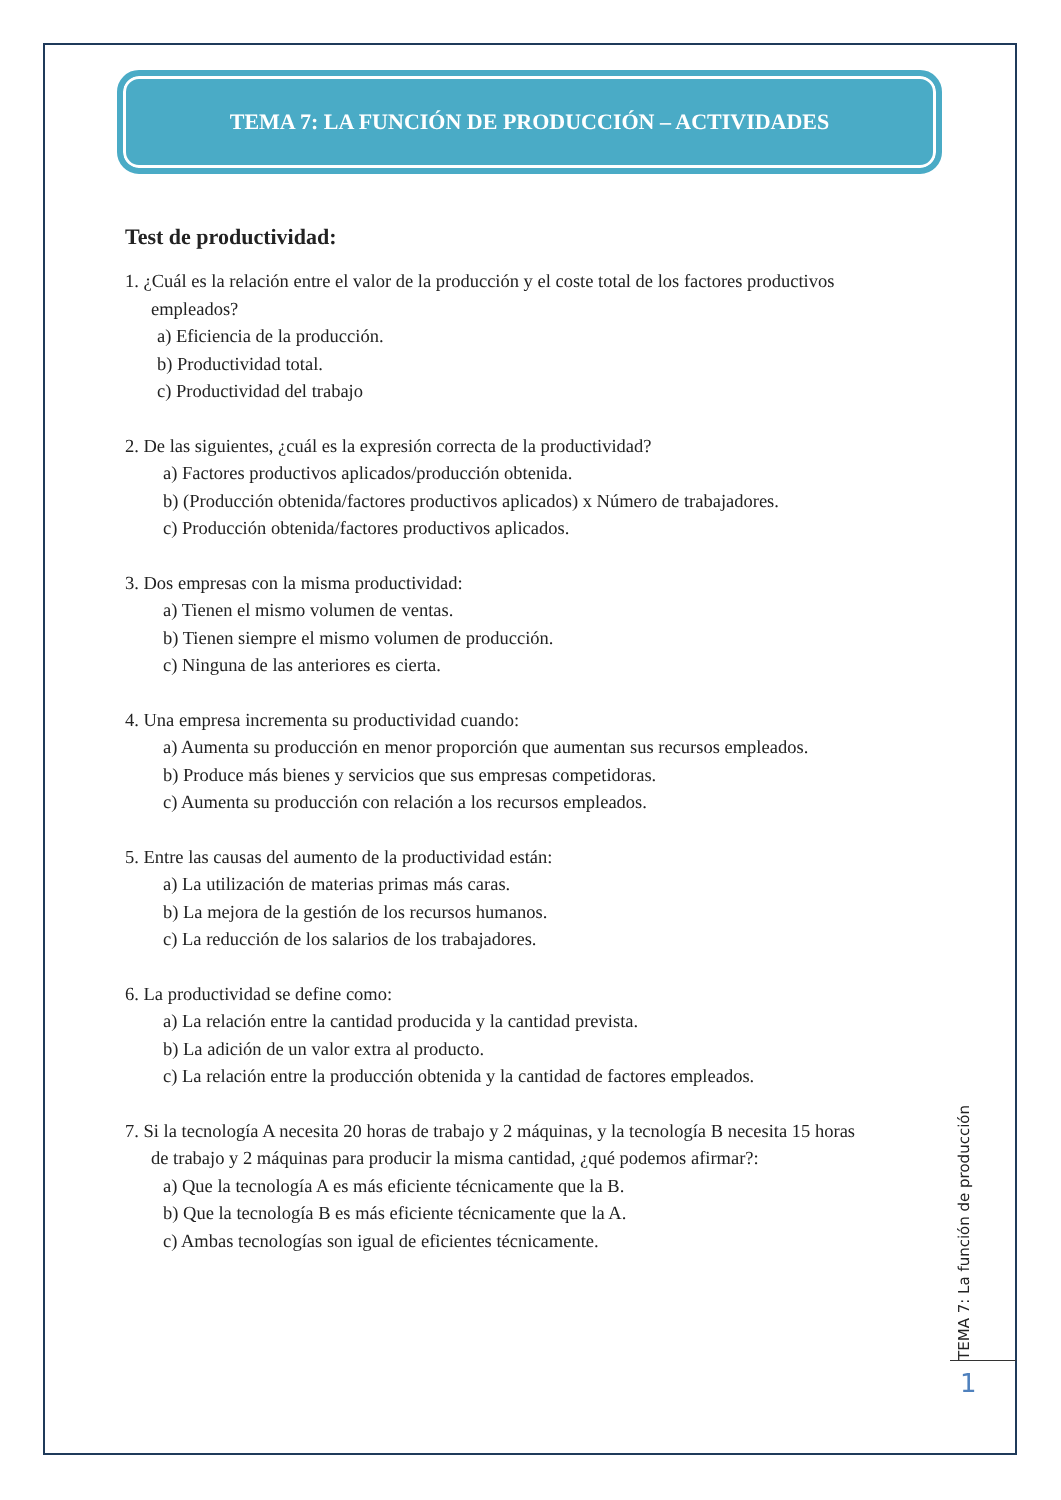TEMA 7: LA FUNCIÓN DE PRODUCCIÓN – ACTIVIDADES
Test de productividad:
1. ¿Cuál es la relación entre el valor de la producción y el coste total de los factores productivos
empleados?
a) Eficiencia de la producción.
b) Productividad total.
c) Productividad del trabajo
2. De las siguientes, ¿cuál es la expresión correcta de la productividad?
a) Factores productivos aplicados/producción obtenida.
b) (Producción obtenida/factores productivos aplicados) x Número de trabajadores.
c) Producción obtenida/factores productivos aplicados.
3. Dos empresas con la misma productividad:
a) Tienen el mismo volumen de ventas.
b) Tienen siempre el mismo volumen de producción.
c) Ninguna de las anteriores es cierta.
4. Una empresa incrementa su productividad cuando:
a) Aumenta su producción en menor proporción que aumentan sus recursos empleados.
b) Produce más bienes y servicios que sus empresas competidoras.
c) Aumenta su producción con relación a los recursos empleados.
5. Entre las causas del aumento de la productividad están:
a) La utilización de materias primas más caras.
b) La mejora de la gestión de los recursos humanos.
c) La reducción de los salarios de los trabajadores.
6. La productividad se define como:
a) La relación entre la cantidad producida y la cantidad prevista.
b) La adición de un valor extra al producto.
c) La relación entre la producción obtenida y la cantidad de factores empleados.
7. Si la tecnología A necesita 20 horas de trabajo y 2 máquinas, y la tecnología B necesita 15 horas
de trabajo y 2 máquinas para producir la misma cantidad, ¿qué podemos afirmar?:
a) Que la tecnología A es más eficiente técnicamente que la B.
b) Que la tecnología B es más eficiente técnicamente que la A.
c) Ambas tecnologías son igual de eficientes técnicamente.
TEMA 7: La función de producción
1